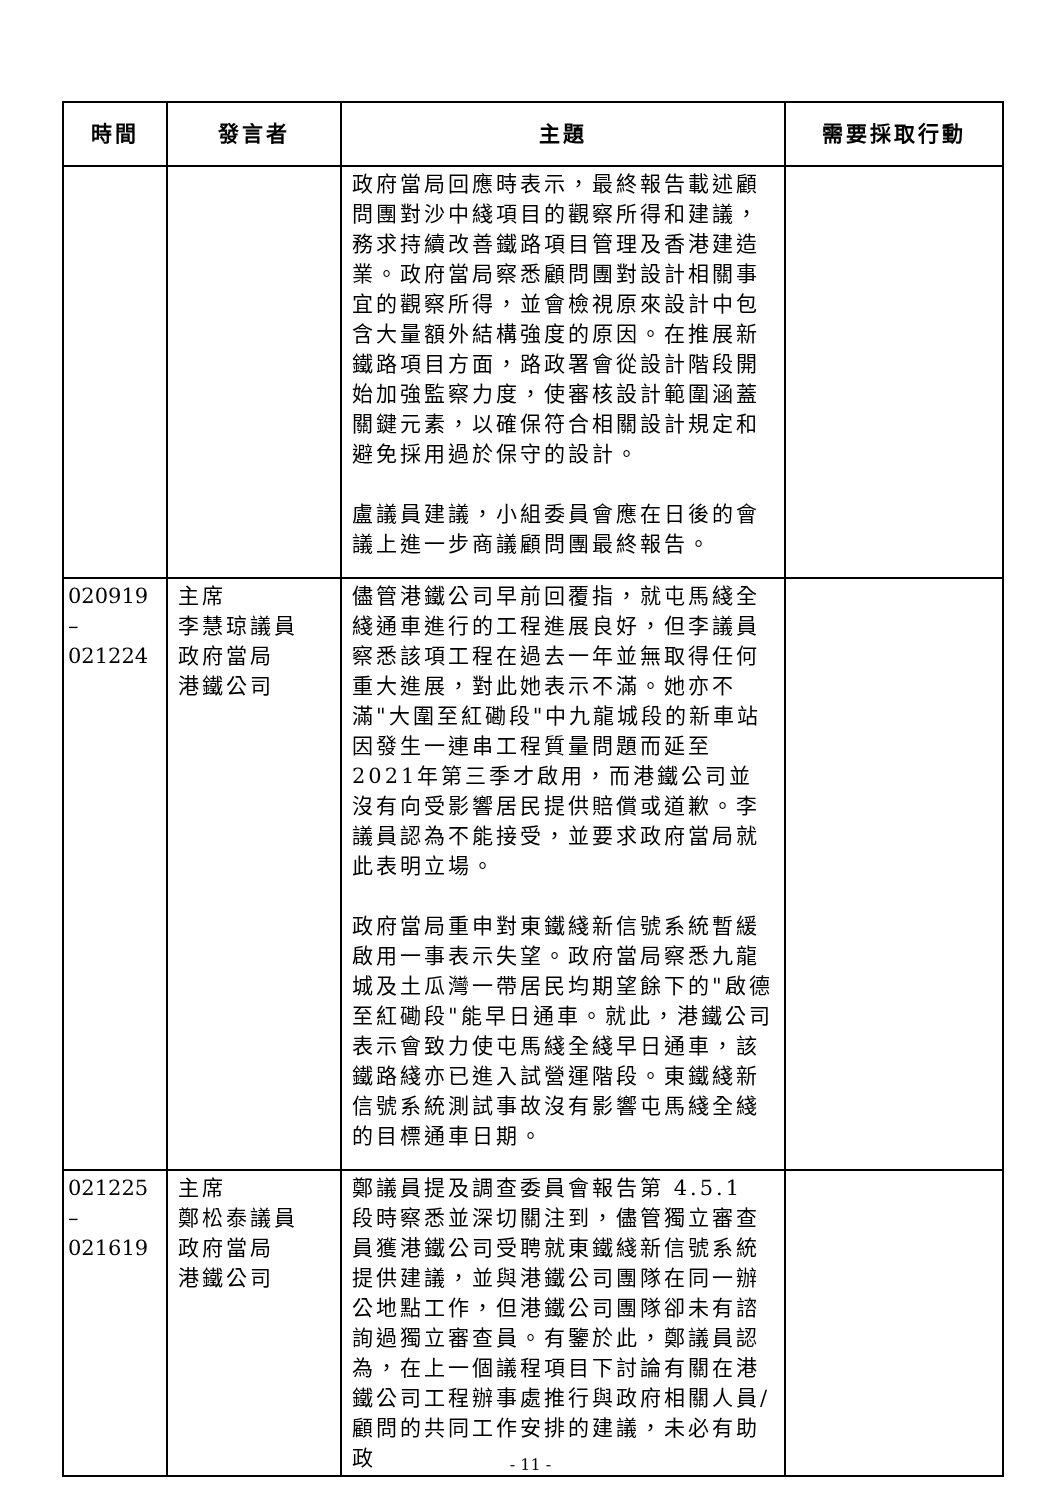| 時間 | 發言者 | 主題 | 需要採取行動 |
| --- | --- | --- | --- |
| | | 政府當局回應時表示，最終報告載述顧問團對沙中綫項目的觀察所得和建議，務求持續改善鐵路項目管理及香港建造業。政府當局察悉顧問團對設計相關事宜的觀察所得，並會檢視原來設計中包含大量額外結構強度的原因。在推展新鐵路項目方面，路政署會從設計階段開始加強監察力度，使審核設計範圍涵蓋關鍵元素，以確保符合相關設計規定和避免採用過於保守的設計。 盧議員建議，小組委員會應在日後的會議上進一步商議顧問團最終報告。 | |
| 020919 – 021224 | 主席 李慧琼議員 政府當局 港鐵公司 | 儘管港鐵公司早前回覆指，就屯馬綫全綫通車進行的工程進展良好，但李議員察悉該項工程在過去一年並無取得任何重大進展，對此她表示不滿。她亦不滿"大圍至紅磡段"中九龍城段的新車站因發生一連串工程質量問題而延至2021年第三季才啟用，而港鐵公司並沒有向受影響居民提供賠償或道歉。李議員認為不能接受，並要求政府當局就此表明立場。 政府當局重申對東鐵綫新信號系統暫緩啟用一事表示失望。政府當局察悉九龍城及土瓜灣一帶居民均期望餘下的"啟德至紅磡段"能早日通車。就此，港鐵公司表示會致力使屯馬綫全綫早日通車，該鐵路綫亦已進入試營運階段。東鐵綫新信號系統測試事故沒有影響屯馬綫全綫的目標通車日期。 | |
| 021225 – 021619 | 主席 鄭松泰議員 政府當局 港鐵公司 | 鄭議員提及調查委員會報告第 4.5.1 段時察悉並深切關注到，儘管獨立審查員獲港鐵公司受聘就東鐵綫新信號系統提供建議，並與港鐵公司團隊在同一辦公地點工作，但港鐵公司團隊卻未有諮詢過獨立審查員。有鑒於此，鄭議員認為，在上一個議程項目下討論有關在港鐵公司工程辦事處推行與政府相關人員/顧問的共同工作安排的建議，未必有助政 | |
- 11 -